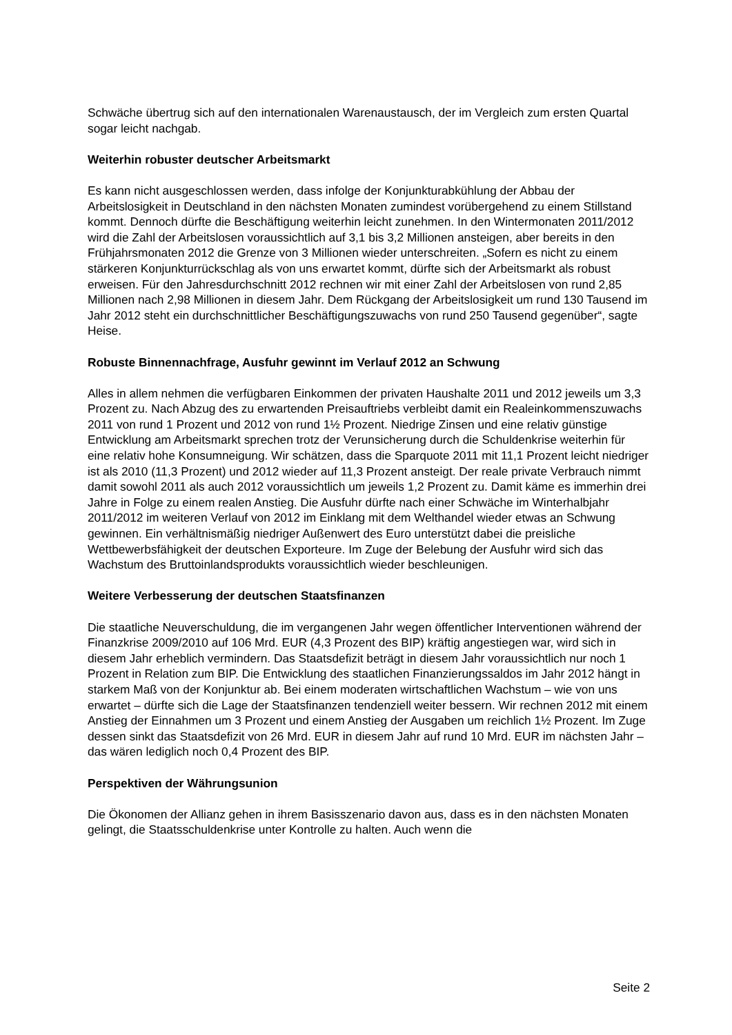Schwäche übertrug sich auf den internationalen Warenaustausch, der im Vergleich zum ersten Quartal sogar leicht nachgab.
Weiterhin robuster deutscher Arbeitsmarkt
Es kann nicht ausgeschlossen werden, dass infolge der Konjunkturabkühlung der Abbau der Arbeitslosigkeit in Deutschland in den nächsten Monaten zumindest vorübergehend zu einem Stillstand kommt. Dennoch dürfte die Beschäftigung weiterhin leicht zunehmen. In den Wintermonaten 2011/2012 wird die Zahl der Arbeitslosen voraussichtlich auf 3,1 bis 3,2 Millionen ansteigen, aber bereits in den Frühjahrsmonaten 2012 die Grenze von 3 Millionen wieder unterschreiten. „Sofern es nicht zu einem stärkeren Konjunkturrückschlag als von uns erwartet kommt, dürfte sich der Arbeitsmarkt als robust erweisen. Für den Jahresdurchschnitt 2012 rechnen wir mit einer Zahl der Arbeitslosen von rund 2,85 Millionen nach 2,98 Millionen in diesem Jahr. Dem Rückgang der Arbeitslosigkeit um rund 130 Tausend im Jahr 2012 steht ein durchschnittlicher Beschäftigungszuwachs von rund 250 Tausend gegenüber“, sagte Heise.
Robuste Binnennachfrage, Ausfuhr gewinnt im Verlauf 2012 an Schwung
Alles in allem nehmen die verfügbaren Einkommen der privaten Haushalte 2011 und 2012 jeweils um 3,3 Prozent zu. Nach Abzug des zu erwartenden Preisauftriebs verbleibt damit ein Realeinkommenszuwachs 2011 von rund 1 Prozent und 2012 von rund 1½ Prozent. Niedrige Zinsen und eine relativ günstige Entwicklung am Arbeitsmarkt sprechen trotz der Verunsicherung durch die Schuldenkrise weiterhin für eine relativ hohe Konsumneigung. Wir schätzen, dass die Sparquote 2011 mit 11,1 Prozent leicht niedriger ist als 2010 (11,3 Prozent) und 2012 wieder auf 11,3 Prozent ansteigt. Der reale private Verbrauch nimmt damit sowohl 2011 als auch 2012 voraussichtlich um jeweils 1,2 Prozent zu. Damit käme es immerhin drei Jahre in Folge zu einem realen Anstieg. Die Ausfuhr dürfte nach einer Schwäche im Winterhalbjahr 2011/2012 im weiteren Verlauf von 2012 im Einklang mit dem Welthandel wieder etwas an Schwung gewinnen. Ein verhältnismäßig niedriger Außenwert des Euro unterstützt dabei die preisliche Wettbewerbsfähigkeit der deutschen Exporteure. Im Zuge der Belebung der Ausfuhr wird sich das Wachstum des Bruttoinlandsprodukts voraussichtlich wieder beschleunigen.
Weitere Verbesserung der deutschen Staatsfinanzen
Die staatliche Neuverschuldung, die im vergangenen Jahr wegen öffentlicher Interventionen während der Finanzkrise 2009/2010 auf 106 Mrd. EUR (4,3 Prozent des BIP) kräftig angestiegen war, wird sich in diesem Jahr erheblich vermindern. Das Staatsdefizit beträgt in diesem Jahr voraussichtlich nur noch 1 Prozent in Relation zum BIP. Die Entwicklung des staatlichen Finanzierungssaldos im Jahr 2012 hängt in starkem Maß von der Konjunktur ab. Bei einem moderaten wirtschaftlichen Wachstum – wie von uns erwartet – dürfte sich die Lage der Staatsfinanzen tendenziell weiter bessern. Wir rechnen 2012 mit einem Anstieg der Einnahmen um 3 Prozent und einem Anstieg der Ausgaben um reichlich 1½ Prozent. Im Zuge dessen sinkt das Staatsdefizit von 26 Mrd. EUR in diesem Jahr auf rund 10 Mrd. EUR im nächsten Jahr – das wären lediglich noch 0,4 Prozent des BIP.
Perspektiven der Währungsunion
Die Ökonomen der Allianz gehen in ihrem Basisszenario davon aus, dass es in den nächsten Monaten gelingt, die Staatsschuldenkrise unter Kontrolle zu halten. Auch wenn die
Seite 2